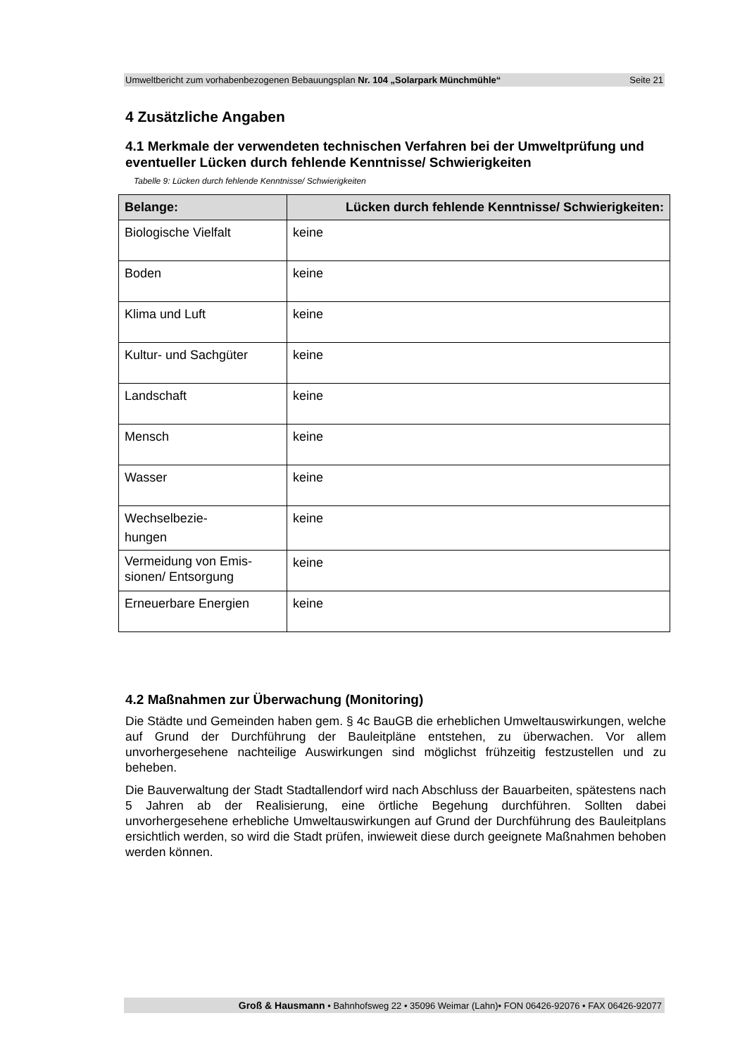Umweltbericht zum vorhabenbezogenen Bebauungsplan Nr. 104 „Solarpark Münchmühle“Seite 21
4 Zusätzliche Angaben
4.1 Merkmale der verwendeten technischen Verfahren bei der Umweltprüfung und eventueller Lücken durch fehlende Kenntnisse/ Schwierigkeiten
Tabelle 9: Lücken durch fehlende Kenntnisse/ Schwierigkeiten
| Belange: | Lücken durch fehlende Kenntnisse/ Schwierigkeiten: |
| --- | --- |
| Biologische Vielfalt | keine |
| Boden | keine |
| Klima und Luft | keine |
| Kultur- und Sachgüter | keine |
| Landschaft | keine |
| Mensch | keine |
| Wasser | keine |
| Wechselbezie- hungen | keine |
| Vermeidung von Emis- sionen/ Entsorgung | keine |
| Erneuerbare Energien | keine |
4.2 Maßnahmen zur Überwachung (Monitoring)
Die Städte und Gemeinden haben gem. § 4c BauGB die erheblichen Umweltauswirkungen, welche auf Grund der Durchführung der Bauleitpläne entstehen, zu überwachen. Vor allem unvorhergesehene nachteilige Auswirkungen sind möglichst frühzeitig festzustellen und zu beheben.
Die Bauverwaltung der Stadt Stadtallendorf wird nach Abschluss der Bauarbeiten, spätestens nach 5 Jahren ab der Realisierung, eine örtliche Begehung durchführen. Sollten dabei unvorhergesehene erhebliche Umweltauswirkungen auf Grund der Durchführung des Bauleitplans ersichtlich werden, so wird die Stadt prüfen, inwieweit diese durch geeignete Maßnahmen behoben werden können.
Groß & Hausmann • Bahnhofsweg 22 • 35096 Weimar (Lahn)• FON 06426-92076 • FAX 06426-92077